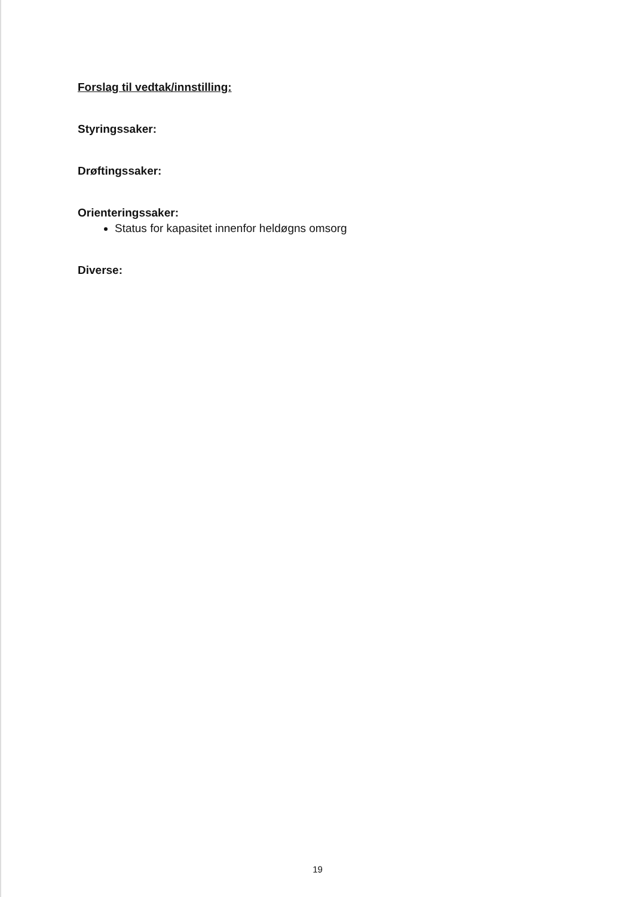Forslag til vedtak/innstilling:
Styringssaker:
Drøftingssaker:
Orienteringssaker:
Status for kapasitet innenfor heldøgns omsorg
Diverse:
19